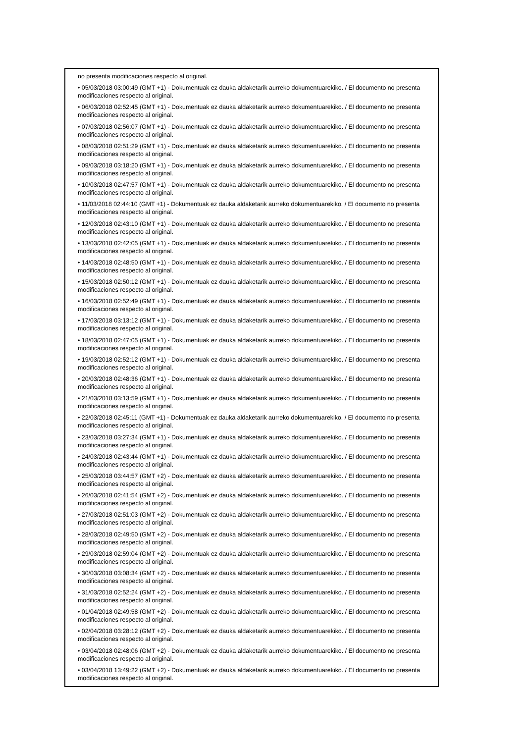no presenta modificaciones respecto al original.
• 05/03/2018 03:00:49 (GMT +1) - Dokumentuak ez dauka aldaketarik aurreko dokumentuarekiko. / El documento no presenta modificaciones respecto al original.
• 06/03/2018 02:52:45 (GMT +1) - Dokumentuak ez dauka aldaketarik aurreko dokumentuarekiko. / El documento no presenta modificaciones respecto al original.
• 07/03/2018 02:56:07 (GMT +1) - Dokumentuak ez dauka aldaketarik aurreko dokumentuarekiko. / El documento no presenta modificaciones respecto al original.
• 08/03/2018 02:51:29 (GMT +1) - Dokumentuak ez dauka aldaketarik aurreko dokumentuarekiko. / El documento no presenta modificaciones respecto al original.
• 09/03/2018 03:18:20 (GMT +1) - Dokumentuak ez dauka aldaketarik aurreko dokumentuarekiko. / El documento no presenta modificaciones respecto al original.
• 10/03/2018 02:47:57 (GMT +1) - Dokumentuak ez dauka aldaketarik aurreko dokumentuarekiko. / El documento no presenta modificaciones respecto al original.
• 11/03/2018 02:44:10 (GMT +1) - Dokumentuak ez dauka aldaketarik aurreko dokumentuarekiko. / El documento no presenta modificaciones respecto al original.
• 12/03/2018 02:43:10 (GMT +1) - Dokumentuak ez dauka aldaketarik aurreko dokumentuarekiko. / El documento no presenta modificaciones respecto al original.
• 13/03/2018 02:42:05 (GMT +1) - Dokumentuak ez dauka aldaketarik aurreko dokumentuarekiko. / El documento no presenta modificaciones respecto al original.
• 14/03/2018 02:48:50 (GMT +1) - Dokumentuak ez dauka aldaketarik aurreko dokumentuarekiko. / El documento no presenta modificaciones respecto al original.
• 15/03/2018 02:50:12 (GMT +1) - Dokumentuak ez dauka aldaketarik aurreko dokumentuarekiko. / El documento no presenta modificaciones respecto al original.
• 16/03/2018 02:52:49 (GMT +1) - Dokumentuak ez dauka aldaketarik aurreko dokumentuarekiko. / El documento no presenta modificaciones respecto al original.
• 17/03/2018 03:13:12 (GMT +1) - Dokumentuak ez dauka aldaketarik aurreko dokumentuarekiko. / El documento no presenta modificaciones respecto al original.
• 18/03/2018 02:47:05 (GMT +1) - Dokumentuak ez dauka aldaketarik aurreko dokumentuarekiko. / El documento no presenta modificaciones respecto al original.
• 19/03/2018 02:52:12 (GMT +1) - Dokumentuak ez dauka aldaketarik aurreko dokumentuarekiko. / El documento no presenta modificaciones respecto al original.
• 20/03/2018 02:48:36 (GMT +1) - Dokumentuak ez dauka aldaketarik aurreko dokumentuarekiko. / El documento no presenta modificaciones respecto al original.
• 21/03/2018 03:13:59 (GMT +1) - Dokumentuak ez dauka aldaketarik aurreko dokumentuarekiko. / El documento no presenta modificaciones respecto al original.
• 22/03/2018 02:45:11 (GMT +1) - Dokumentuak ez dauka aldaketarik aurreko dokumentuarekiko. / El documento no presenta modificaciones respecto al original.
• 23/03/2018 03:27:34 (GMT +1) - Dokumentuak ez dauka aldaketarik aurreko dokumentuarekiko. / El documento no presenta modificaciones respecto al original.
• 24/03/2018 02:43:44 (GMT +1) - Dokumentuak ez dauka aldaketarik aurreko dokumentuarekiko. / El documento no presenta modificaciones respecto al original.
• 25/03/2018 03:44:57 (GMT +2) - Dokumentuak ez dauka aldaketarik aurreko dokumentuarekiko. / El documento no presenta modificaciones respecto al original.
• 26/03/2018 02:41:54 (GMT +2) - Dokumentuak ez dauka aldaketarik aurreko dokumentuarekiko. / El documento no presenta modificaciones respecto al original.
• 27/03/2018 02:51:03 (GMT +2) - Dokumentuak ez dauka aldaketarik aurreko dokumentuarekiko. / El documento no presenta modificaciones respecto al original.
• 28/03/2018 02:49:50 (GMT +2) - Dokumentuak ez dauka aldaketarik aurreko dokumentuarekiko. / El documento no presenta modificaciones respecto al original.
• 29/03/2018 02:59:04 (GMT +2) - Dokumentuak ez dauka aldaketarik aurreko dokumentuarekiko. / El documento no presenta modificaciones respecto al original.
• 30/03/2018 03:08:34 (GMT +2) - Dokumentuak ez dauka aldaketarik aurreko dokumentuarekiko. / El documento no presenta modificaciones respecto al original.
• 31/03/2018 02:52:24 (GMT +2) - Dokumentuak ez dauka aldaketarik aurreko dokumentuarekiko. / El documento no presenta modificaciones respecto al original.
• 01/04/2018 02:49:58 (GMT +2) - Dokumentuak ez dauka aldaketarik aurreko dokumentuarekiko. / El documento no presenta modificaciones respecto al original.
• 02/04/2018 03:28:12 (GMT +2) - Dokumentuak ez dauka aldaketarik aurreko dokumentuarekiko. / El documento no presenta modificaciones respecto al original.
• 03/04/2018 02:48:06 (GMT +2) - Dokumentuak ez dauka aldaketarik aurreko dokumentuarekiko. / El documento no presenta modificaciones respecto al original.
• 03/04/2018 13:49:22 (GMT +2) - Dokumentuak ez dauka aldaketarik aurreko dokumentuarekiko. / El documento no presenta modificaciones respecto al original.